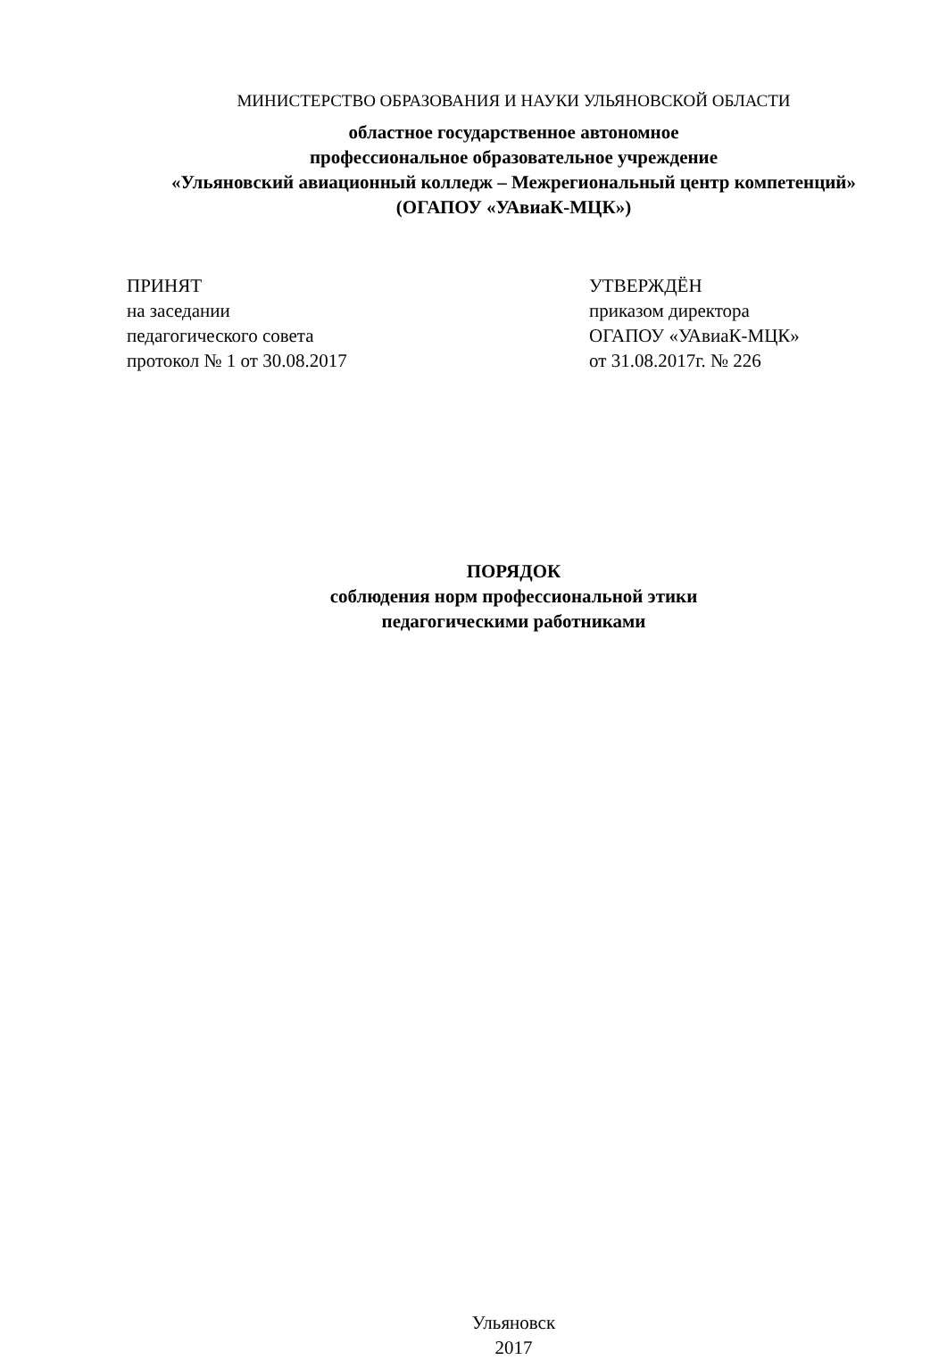МИНИСТЕРСТВО ОБРАЗОВАНИЯ И НАУКИ УЛЬЯНОВСКОЙ ОБЛАСТИ
областное государственное автономное
профессиональное образовательное учреждение
«Ульяновский авиационный колледж – Межрегиональный центр компетенций»
(ОГАПОУ «УАвиаК-МЦК»)
ПРИНЯТ
на заседании
педагогического совета
протокол № 1 от 30.08.2017
УТВЕРЖДЁН
приказом директора
ОГАПОУ «УАвиаК-МЦК»
от 31.08.2017г. № 226
ПОРЯДОК
соблюдения норм профессиональной этики
педагогическими работниками
Ульяновск
2017